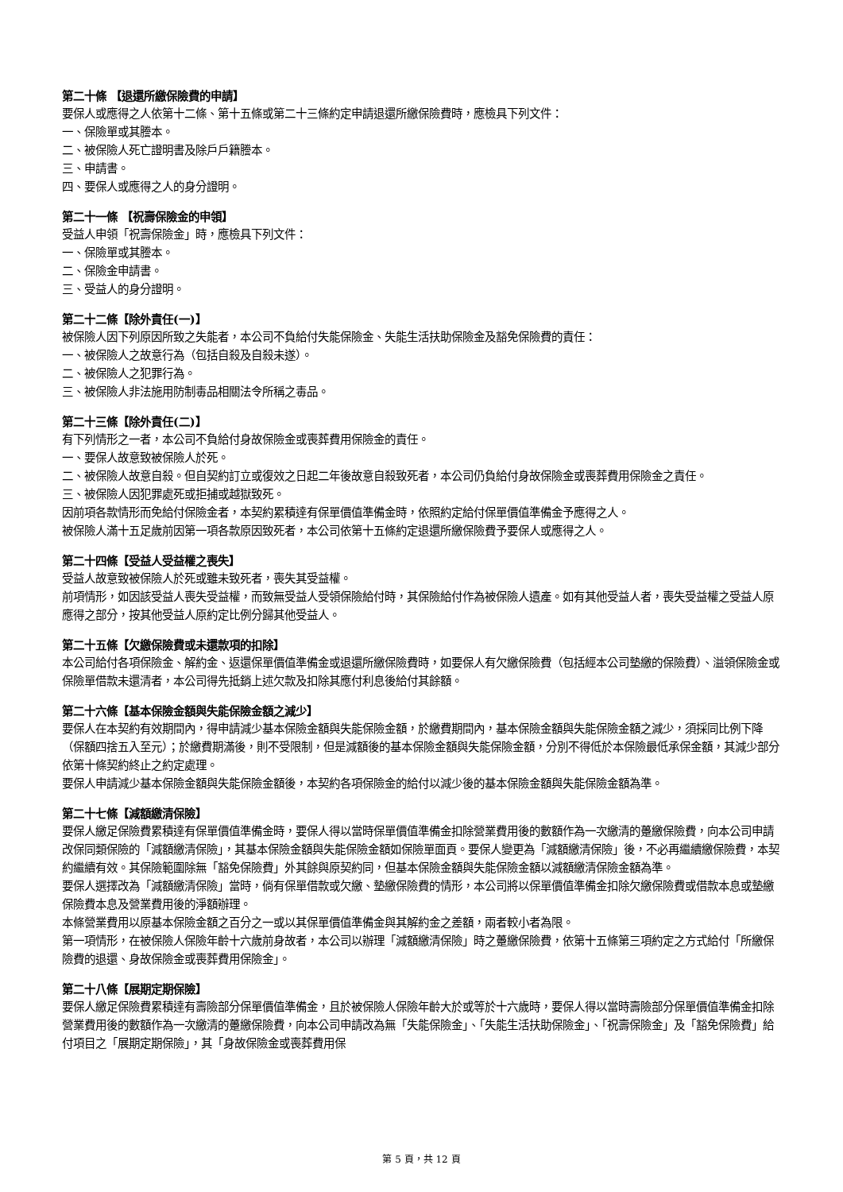第二十條 【退還所繳保險費的申請】
要保人或應得之人依第十二條、第十五條或第二十三條約定申請退還所繳保險費時，應檢具下列文件：
一、保險單或其謄本。
二、被保險人死亡證明書及除戶戶籍謄本。
三、申請書。
四、要保人或應得之人的身分證明。
第二十一條 【祝壽保險金的申領】
受益人申領「祝壽保險金」時，應檢具下列文件：
一、保險單或其謄本。
二、保險金申請書。
三、受益人的身分證明。
第二十二條【除外責任(一)】
被保險人因下列原因所致之失能者，本公司不負給付失能保險金、失能生活扶助保險金及豁免保險費的責任：
一、被保險人之故意行為（包括自殺及自殺未遂）。
二、被保險人之犯罪行為。
三、被保險人非法施用防制毒品相關法令所稱之毒品。
第二十三條【除外責任(二)】
有下列情形之一者，本公司不負給付身故保險金或喪葬費用保險金的責任。
一、要保人故意致被保險人於死。
二、被保險人故意自殺。但自契約訂立或復效之日起二年後故意自殺致死者，本公司仍負給付身故保險金或喪葬費用保險金之責任。
三、被保險人因犯罪處死或拒捕或越獄致死。
因前項各款情形而免給付保險金者，本契約累積達有保單價值準備金時，依照約定給付保單價值準備金予應得之人。
被保險人滿十五足歲前因第一項各款原因致死者，本公司依第十五條約定退還所繳保險費予要保人或應得之人。
第二十四條【受益人受益權之喪失】
受益人故意致被保險人於死或雖未致死者，喪失其受益權。
前項情形，如因該受益人喪失受益權，而致無受益人受領保險給付時，其保險給付作為被保險人遺產。如有其他受益人者，喪失受益權之受益人原應得之部分，按其他受益人原約定比例分歸其他受益人。
第二十五條【欠繳保險費或未還款項的扣除】
本公司給付各項保險金、解約金、返還保單價值準備金或退還所繳保險費時，如要保人有欠繳保險費（包括經本公司墊繳的保險費）、溢領保險金或保險單借款未還清者，本公司得先抵銷上述欠款及扣除其應付利息後給付其餘額。
第二十六條【基本保險金額與失能保險金額之減少】
要保人在本契約有效期間內，得申請減少基本保險金額與失能保險金額，於繳費期間內，基本保險金額與失能保險金額之減少，須採同比例下降（保額四捨五入至元）；於繳費期滿後，則不受限制，但是減額後的基本保險金額與失能保險金額，分別不得低於本保險最低承保金額，其減少部分依第十條契約終止之約定處理。
要保人申請減少基本保險金額與失能保險金額後，本契約各項保險金的給付以減少後的基本保險金額與失能保險金額為準。
第二十七條【減額繳清保險】
要保人繳足保險費累積達有保單價值準備金時，要保人得以當時保單價值準備金扣除營業費用後的數額作為一次繳清的躉繳保險費，向本公司申請改保同類保險的「減額繳清保險」，其基本保險金額與失能保險金額如保險單面頁。要保人變更為「減額繳清保險」後，不必再繼續繳保險費，本契約繼續有效。其保險範圍除無「豁免保險費」外其餘與原契約同，但基本保險金額與失能保險金額以減額繳清保險金額為準。
要保人選擇改為「減額繳清保險」當時，倘有保單借款或欠繳、墊繳保險費的情形，本公司將以保單價值準備金扣除欠繳保險費或借款本息或墊繳保險費本息及營業費用後的淨額辦理。
本條營業費用以原基本保險金額之百分之一或以其保單價值準備金與其解約金之差額，兩者較小者為限。
第一項情形，在被保險人保險年齡十六歲前身故者，本公司以辦理「減額繳清保險」時之躉繳保險費，依第十五條第三項約定之方式給付「所繳保險費的退還、身故保險金或喪葬費用保險金」。
第二十八條【展期定期保險】
要保人繳足保險費累積達有壽險部分保單價值準備金，且於被保險人保險年齡大於或等於十六歲時，要保人得以當時壽險部分保單價值準備金扣除營業費用後的數額作為一次繳清的躉繳保險費，向本公司申請改為無「失能保險金」、「失能生活扶助保險金」、「祝壽保險金」及「豁免保險費」給付項目之「展期定期保險」，其「身故保險金或喪葬費用保
第 5 頁，共 12 頁